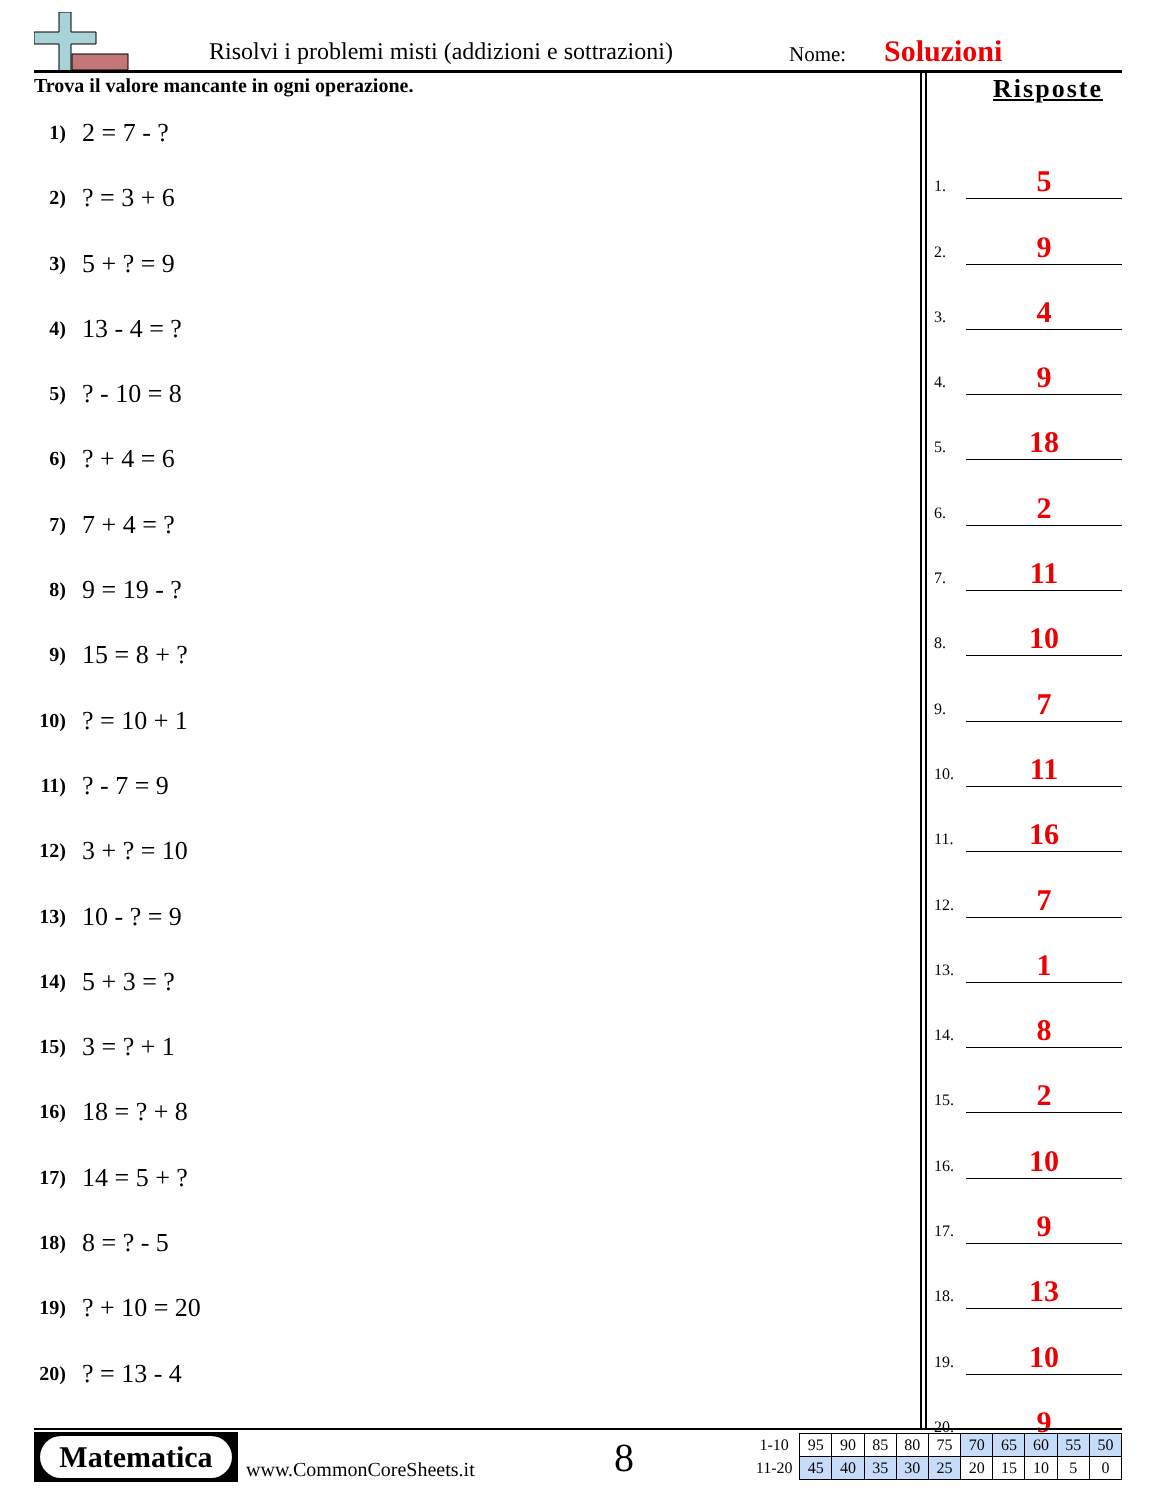Risolvi i problemi misti (addizioni e sottrazioni)
Nome: Soluzioni
Trova il valore mancante in ogni operazione.
1) 2 = 7 - ?
2)? = 3 + 6
3) 5 + ? = 9
4) 13 - 4 = ?
5)? - 10 = 8
6)? + 4 = 6
7) 7 + 4 = ?
8) 9 = 19 - ?
9) 15 = 8 + ?
10)? = 10 + 1
11)? - 7 = 9
12) 3 + ? = 10
13) 10 - ? = 9
14) 5 + 3 = ?
15) 3 = ? + 1
16) 18 = ? + 8
17) 14 = 5 + ?
18) 8 = ? - 5
19)? + 10 = 20
20)? = 13 - 4
Risposte
1.
5
2.
9
3.
4
4.
9
5.
18
6.
2
7.
11
8.
10
9.
7
10.
11
11.
16
12.
7
13.
1
14.
8
15.
2
16.
10
17.
9
18.
13
19.
10
20.
9
Matematica
www.CommonCoreSheets.it 8
| 1-10 | 95 | 90 | 85 | 80 | 75 | 70 | 65 | 60 | 55 | 50 |
| 11-20 | 45 | 40 | 35 | 30 | 25 | 20 | 15 | 10 | 5 | 0 |